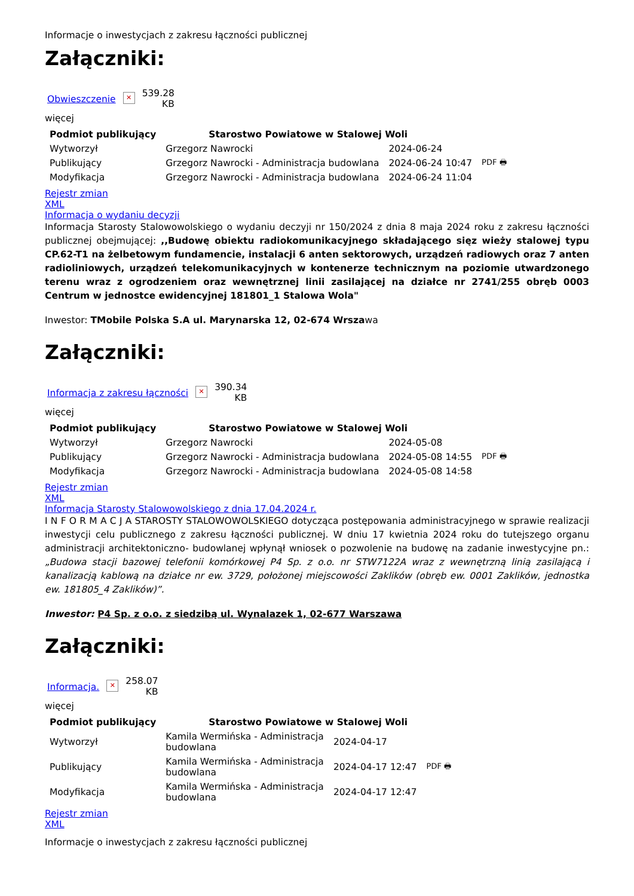Informacje o inwestycjach z zakresu łączności publicznej
Załączniki:
Obwieszczenie ✕ 539.28
KB
więcej
| Podmiot publikujący | Starostwo Powiatowe w Stalowej Woli | | |
| Wytworzył | Grzegorz Nawrocki | 2024-06-24 | PDF 🖶 |
| Publikujący | Grzegorz Nawrocki - Administracja budowlana | 2024-06-24 10:47 | |
| Modyfikacja | Grzegorz Nawrocki - Administracja budowlana | 2024-06-24 11:04 | |
Rejestr zmian
XML
Informacja o wydaniu decyzji
Informacja Starosty Stalowowolskiego o wydaniu deczyji nr 150/2024 z dnia 8 maja 2024 roku z zakresu łączności publicznej obejmującej: ,,Budowę obiektu radiokomunikacyjnego składającego sięz wieży stalowej typu CP.62-T1 na żelbetowym fundamencie, instalacji 6 anten sektorowych, urządzeń radiowych oraz 7 anten radioliniowych, urządzeń telekomunikacyjnych w kontenerze technicznym na poziomie utwardzonego terenu wraz z ogrodzeniem oraz wewnętrznej linii zasilającej na działce nr 2741/255 obręb 0003 Centrum w jednostce ewidencyjnej 181801_1 Stalowa Wola"
Inwestor: TMobile Polska S.A ul. Marynarska 12, 02-674 Wrszawa
Załączniki:
Informacja z zakresu łączności ✕ 390.34
KB
więcej
| Podmiot publikujący | Starostwo Powiatowe w Stalowej Woli | | |
| Wytworzył | Grzegorz Nawrocki | 2024-05-08 | PDF 🖶 |
| Publikujący | Grzegorz Nawrocki - Administracja budowlana | 2024-05-08 14:55 | |
| Modyfikacja | Grzegorz Nawrocki - Administracja budowlana | 2024-05-08 14:58 | |
Rejestr zmian
XML
Informacja Starosty Stalowowolskiego z dnia 17.04.2024 r.
I N F O R M A C J A STAROSTY STALOWOWOLSKIEGO dotycząca postępowania administracyjnego w sprawie realizacji inwestycji celu publicznego z zakresu łączności publicznej. W dniu 17 kwietnia 2024 roku do tutejszego organu administracji architektoniczno- budowlanej wpłynął wniosek o pozwolenie na budowę na zadanie inwestycyjne pn.: „Budowa stacji bazowej telefonii komórkowej P4 Sp. z o.o. nr STW7122A wraz z wewnętrzną linią zasilającą i kanalizacją kablową na działce nr ew. 3729, położonej miejscowości Zaklików (obręb ew. 0001 Zaklików, jednostka ew. 181805_4 Zaklików)”.
Inwestor: P4 Sp. z o.o. z siedzibą ul. Wynalazek 1, 02-677 Warszawa
Załączniki:
Informacja. ✕ 258.07
KB
więcej
| Podmiot publikujący | Starostwo Powiatowe w Stalowej Woli | | |
| Wytworzył | Kamila Wermińska - Administracja budowlana | 2024-04-17 | PDF 🖶 |
| Publikujący | Kamila Wermińska - Administracja budowlana | 2024-04-17 12:47 | |
| Modyfikacja | Kamila Wermińska - Administracja budowlana | 2024-04-17 12:47 | |
Rejestr zmian
XML
Informacje o inwestycjach z zakresu łączności publicznej